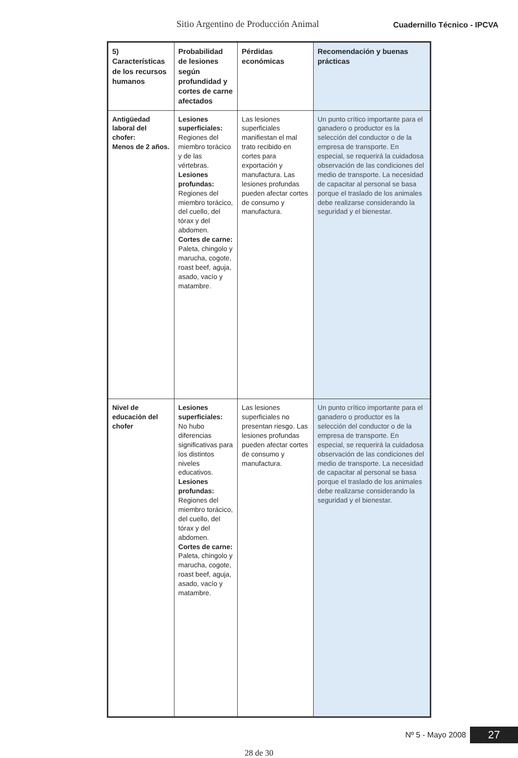Sitio Argentino de Producción Animal Cuadernillo Técnico - IPCVA
| 5) Características de los recursos humanos | Probabilidad de lesiones según profundidad y cortes de carne afectados | Pérdidas económicas | Recomendación y buenas prácticas |
| --- | --- | --- | --- |
| Antigüedad laboral del chofer: Menos de 2 años. | Lesiones superficiales: Regiones del miembro torácico y de las vértebras. Lesiones profundas: Regiones del miembro torácico, del cuello, del tórax y del abdomen. Cortes de carne: Paleta, chingolo y marucha, cogote, roast beef, aguja, asado, vacío y matambre. | Las lesiones superficiales manifiestan el mal trato recibido en cortes para exportación y manufactura. Las lesiones profundas pueden afectar cortes de consumo y manufactura. | Un punto crítico importante para el ganadero o productor es la selección del conductor o de la empresa de transporte. En especial, se requerirá la cuidadosa observación de las condiciones del medio de transporte. La necesidad de capacitar al personal se basa porque el traslado de los animales debe realizarse considerando la seguridad y el bienestar. |
| Nivel de educación del chofer | Lesiones superficiales: No hubo diferencias significativas para los distintos niveles educativos. Lesiones profundas: Regiones del miembro torácico, del cuello, del tórax y del abdomen. Cortes de carne: Paleta, chingolo y marucha, cogote, roast beef, aguja, asado, vacío y matambre. | Las lesiones superficiales no presentan riesgo. Las lesiones profundas pueden afectar cortes de consumo y manufactura. | Un punto crítico importante para el ganadero o productor es la selección del conductor o de la empresa de transporte. En especial, se requerirá la cuidadosa observación de las condiciones del medio de transporte. La necesidad de capacitar al personal se basa porque el traslado de los animales debe realizarse considerando la seguridad y el bienestar. |
Nº 5 - Mayo 2008 27
28 de 30